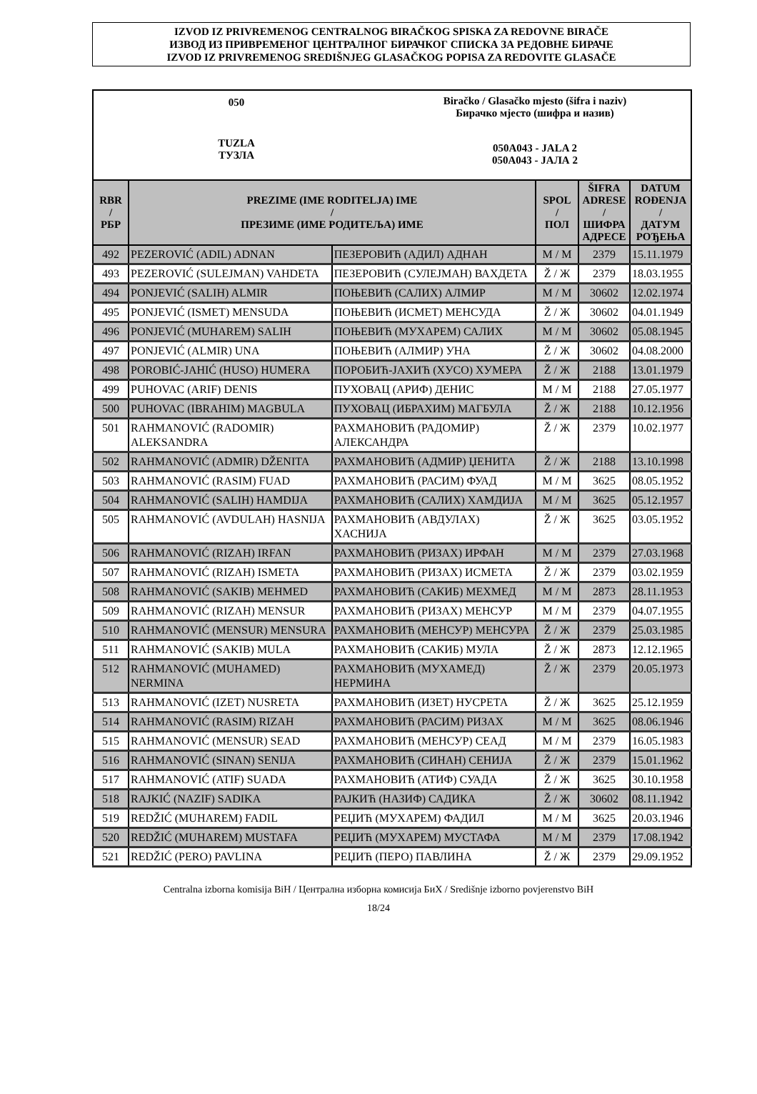IZVOD IZ PRIVREMENOG CENTRALNOG BIRAČKOG SPISKA ZA REDOVNE BIRAČE
ИЗВОД ИЗ ПРИВРЕМЕНОГ ЦЕНТРАЛНОГ БИРАЧКОГ СПИСКА ЗА РЕДОВНЕ БИРАЧЕ
IZVOD IZ PRIVREMENOG SREDIŠNJEG GLASAČKOG POPISA ZA REDOVITE GLASAČE
050
TUZLA
ТУЗЛА
Biračko / Glasačko mjesto (šifra i naziv)
Бирачко мјесто (шифра и назив)
050A043 - JALA 2
050A043 - ЈАЛА 2
| RBR / РБР | PREZIME (IME RODITELJA) IME / ПРЕЗИМЕ (ИМЕ РОДИТЕЉА) ИМЕ | | SPOL / ПОЛ | ŠIFRA ADRESE / ШИФРА АДРЕСЕ | DATUM ROĐENJA / ДАТУМ РОЂЕЊА |
| --- | --- | --- | --- | --- | --- |
| 492 | PEZEROVIĆ (ADIL) ADNAN | ПЕЗЕРОВИЋ (АДИЛ) АДНАН | M / М | 2379 | 15.11.1979 |
| 493 | PEZEROVIĆ (SULEJMAN) VAHDETA | ПЕЗЕРОВИЋ (СУЛЕЈМАН) ВАХДЕТА | Ž / Ж | 2379 | 18.03.1955 |
| 494 | PONJEVIĆ (SALIH) ALMIR | ПОЊЕВИЋ (САЛИХ) АЛМИР | M / М | 30602 | 12.02.1974 |
| 495 | PONJEVIĆ (ISMET) MENSUDA | ПОЊЕВИЋ (ИСМЕТ) МЕНСУДА | Ž / Ж | 30602 | 04.01.1949 |
| 496 | PONJEVIĆ (MUHAREM) SALIH | ПОЊЕВИЋ (МУХАРЕМ) САЛИХ | M / М | 30602 | 05.08.1945 |
| 497 | PONJEVIĆ (ALMIR) UNA | ПОЊЕВИЋ (АЛМИР) УНА | Ž / Ж | 30602 | 04.08.2000 |
| 498 | POROBIĆ-JAHIĆ (HUSO) HUMERA | ПОРОБИЋ-ЈАХИЋ (ХУСО) ХУМЕРА | Ž / Ж | 2188 | 13.01.1979 |
| 499 | PUHOVAC (ARIF) DENIS | ПУХОВАЦ (АРИФ) ДЕНИС | M / М | 2188 | 27.05.1977 |
| 500 | PUHOVAC (IBRAHIM) MAGBULA | ПУХОВАЦ (ИБРАХИМ) МАГБУЛА | Ž / Ж | 2188 | 10.12.1956 |
| 501 | RAHMANOVIĆ (RADOMIR) ALEKSANDRA | РАХМАНОВИЋ (РАДОМИР) АЛЕКСАНДРА | Ž / Ж | 2379 | 10.02.1977 |
| 502 | RAHMANOVIĆ (ADMIR) DŽENITA | РАХМАНОВИЋ (АДМИР) ЏЕНИТА | Ž / Ж | 2188 | 13.10.1998 |
| 503 | RAHMANOVIĆ (RASIM) FUAD | РАХМАНОВИЋ (РАСИМ) ФУАД | M / М | 3625 | 08.05.1952 |
| 504 | RAHMANOVIĆ (SALIH) HAMDIJA | РАХМАНОВИЋ (САЛИХ) ХАМДИЈА | M / М | 3625 | 05.12.1957 |
| 505 | RAHMANOVIĆ (AVDULAH) HASNIJA | РАХМАНОВИЋ (АВДУЛАХ) ХАСНИЈА | Ž / Ж | 3625 | 03.05.1952 |
| 506 | RAHMANOVIĆ (RIZAH) IRFAN | РАХМАНОВИЋ (РИЗАХ) ИРФАН | M / М | 2379 | 27.03.1968 |
| 507 | RAHMANOVIĆ (RIZAH) ISMETA | РАХМАНОВИЋ (РИЗАХ) ИСМЕТА | Ž / Ж | 2379 | 03.02.1959 |
| 508 | RAHMANOVIĆ (SAKIB) MEHMED | РАХМАНОВИЋ (САКИБ) МЕХМЕД | M / М | 2873 | 28.11.1953 |
| 509 | RAHMANOVIĆ (RIZAH) MENSUR | РАХМАНОВИЋ (РИЗАХ) МЕНСУР | M / М | 2379 | 04.07.1955 |
| 510 | RAHMANOVIĆ (MENSUR) MENSURA | РАХМАНОВИЋ (МЕНСУР) МЕНСУРА | Ž / Ж | 2379 | 25.03.1985 |
| 511 | RAHMANOVIĆ (SAKIB) MULA | РАХМАНОВИЋ (САКИБ) МУЛА | Ž / Ж | 2873 | 12.12.1965 |
| 512 | RAHMANOVIĆ (MUHAMED) NERMINA | РАХМАНОВИЋ (МУХАМЕД) НЕРМИНА | Ž / Ж | 2379 | 20.05.1973 |
| 513 | RAHMANOVIĆ (IZET) NUSRETA | РАХМАНОВИЋ (ИЗЕТ) НУСРЕТА | Ž / Ж | 3625 | 25.12.1959 |
| 514 | RAHMANOVIĆ (RASIM) RIZAH | РАХМАНОВИЋ (РАСИМ) РИЗАХ | M / М | 3625 | 08.06.1946 |
| 515 | RAHMANOVIĆ (MENSUR) SEAD | РАХМАНОВИЋ (МЕНСУР) СЕАД | M / М | 2379 | 16.05.1983 |
| 516 | RAHMANOVIĆ (SINAN) SENIJA | РАХМАНОВИЋ (СИНАН) СЕНИЈА | Ž / Ж | 2379 | 15.01.1962 |
| 517 | RAHMANOVIĆ (ATIF) SUADA | РАХМАНОВИЋ (АТИФ) СУАДА | Ž / Ж | 3625 | 30.10.1958 |
| 518 | RAJKIĆ (NAZIF) SADIKA | РАЈКИЋ (НАЗИФ) САДИКА | Ž / Ж | 30602 | 08.11.1942 |
| 519 | REDŽIĆ (MUHAREM) FADIL | РЕЏИЋ (МУХАРЕМ) ФАДИЛ | M / М | 3625 | 20.03.1946 |
| 520 | REDŽIĆ (MUHAREM) MUSTAFA | РЕЏИЋ (МУХАРЕМ) МУСТАФА | M / М | 2379 | 17.08.1942 |
| 521 | REDŽIĆ (PERO) PAVLINA | РЕЏИЋ (ПЕРО) ПАВЛИНА | Ž / Ж | 2379 | 29.09.1952 |
Centralna izborna komisija BiH / Централна изборна комисија БиХ / Središnje izborno povjerenstvo BiH
18/24